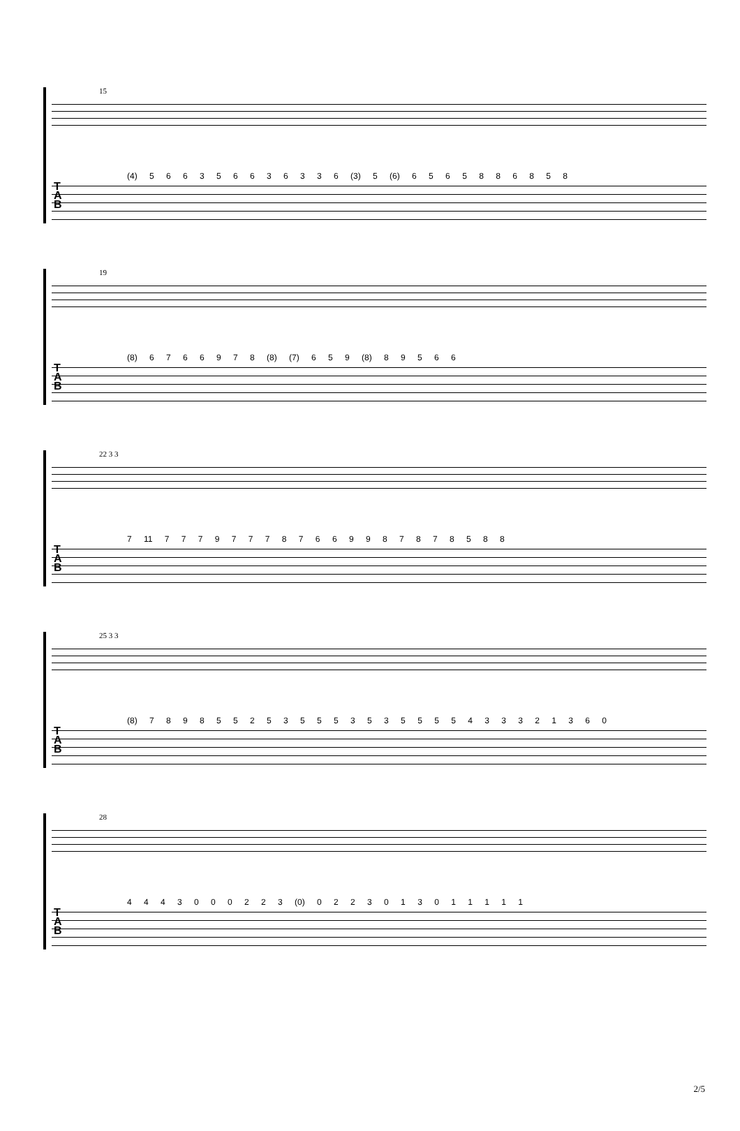15
T
A
B
(4) 5 6 6 3 5 6 6 3 6 3 3 6 (3) 5 (6) 6 5 6 5 8 8 6 8 5 8
19
T
A
B
(8) 6 7 6 6 9 7 8 (8) (7) 6 5 9 (8) 8 9 5 6 6
22 3 3
T
A
B
7 11 7 7 7 9 7 7 7 8 7 6 6 9 9 8 7 8 7 8 5 8 8
25 3 3
T
A
B
(8) 7 8 9 8 5 5 2 5 3 5 5 5 3 5 3 5 5 5 5 4 3 3 3 2 1 3 6 0
28
T
A
B
4 4 4 3 0 0 0 2 2 3 (0) 0 2 2 3 0 1 3 0 1 1 1 1 1
2/5